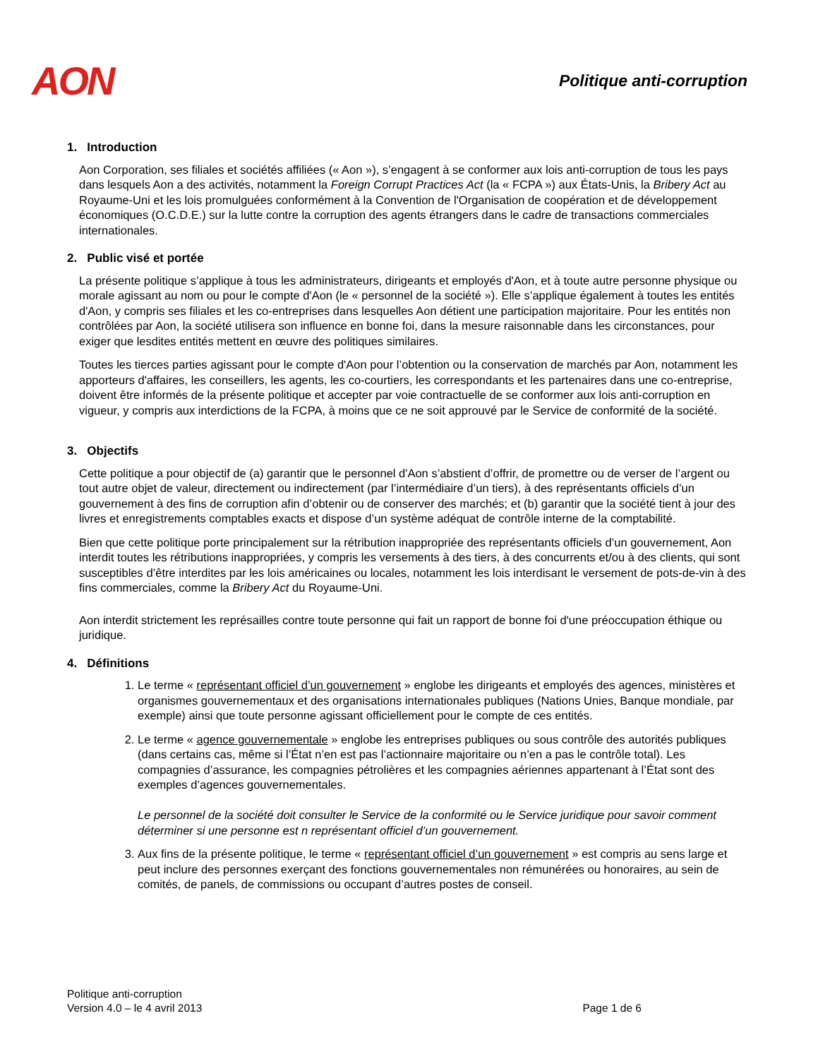AON
Politique anti-corruption
1. Introduction
Aon Corporation, ses filiales et sociétés affiliées (« Aon »), s’engagent à se conformer aux lois anti-corruption de tous les pays dans lesquels Aon a des activités, notamment la Foreign Corrupt Practices Act (la « FCPA ») aux États-Unis, la Bribery Act au Royaume-Uni et les lois promulguées conformément à la Convention de l'Organisation de coopération et de développement économiques (O.C.D.E.) sur la lutte contre la corruption des agents étrangers dans le cadre de transactions commerciales internationales.
2. Public visé et portée
La présente politique s’applique à tous les administrateurs, dirigeants et employés d'Aon, et à toute autre personne physique ou morale agissant au nom ou pour le compte d'Aon (le « personnel de la société »). Elle s’applique également à toutes les entités d'Aon, y compris ses filiales et les co-entreprises dans lesquelles Aon détient une participation majoritaire. Pour les entités non contrôlées par Aon, la société utilisera son influence en bonne foi, dans la mesure raisonnable dans les circonstances, pour exiger que lesdites entités mettent en œuvre des politiques similaires.
Toutes les tierces parties agissant pour le compte d'Aon pour l’obtention ou la conservation de marchés par Aon, notamment les apporteurs d'affaires, les conseillers, les agents, les co-courtiers, les correspondants et les partenaires dans une co-entreprise, doivent être informés de la présente politique et accepter par voie contractuelle de se conformer aux lois anti-corruption en vigueur, y compris aux interdictions de la FCPA, à moins que ce ne soit approuvé par le Service de conformité de la société.
3. Objectifs
Cette politique a pour objectif de (a) garantir que le personnel d'Aon s’abstient d’offrir, de promettre ou de verser de l’argent ou tout autre objet de valeur, directement ou indirectement (par l’intermédiaire d’un tiers), à des représentants officiels d’un gouvernement à des fins de corruption afin d’obtenir ou de conserver des marchés; et (b) garantir que la société tient à jour des livres et enregistrements comptables exacts et dispose d’un système adéquat de contrôle interne de la comptabilité.
Bien que cette politique porte principalement sur la rétribution inappropriée des représentants officiels d’un gouvernement, Aon interdit toutes les rétributions inappropriées, y compris les versements à des tiers, à des concurrents et/ou à des clients, qui sont susceptibles d’être interdites par les lois américaines ou locales, notamment les lois interdisant le versement de pots-de-vin à des fins commerciales, comme la Bribery Act du Royaume-Uni.
Aon interdit strictement les représailles contre toute personne qui fait un rapport de bonne foi d'une préoccupation éthique ou juridique.
4. Définitions
1. Le terme « représentant officiel d’un gouvernement » englobe les dirigeants et employés des agences, ministères et organismes gouvernementaux et des organisations internationales publiques (Nations Unies, Banque mondiale, par exemple) ainsi que toute personne agissant officiellement pour le compte de ces entités.
2. Le terme « agence gouvernementale » englobe les entreprises publiques ou sous contrôle des autorités publiques (dans certains cas, même si l’État n’en est pas l’actionnaire majoritaire ou n’en a pas le contrôle total). Les compagnies d’assurance, les compagnies pétrolières et les compagnies aériennes appartenant à l’État sont des exemples d’agences gouvernementales.
Le personnel de la société doit consulter le Service de la conformité ou le Service juridique pour savoir comment déterminer si une personne est n représentant officiel d’un gouvernement.
3. Aux fins de la présente politique, le terme « représentant officiel d’un gouvernement » est compris au sens large et peut inclure des personnes exerçant des fonctions gouvernementales non rémunérées ou honoraires, au sein de comités, de panels, de commissions ou occupant d’autres postes de conseil.
Politique anti-corruption
Version 4.0 – le 4 avril 2013
Page 1 de 6